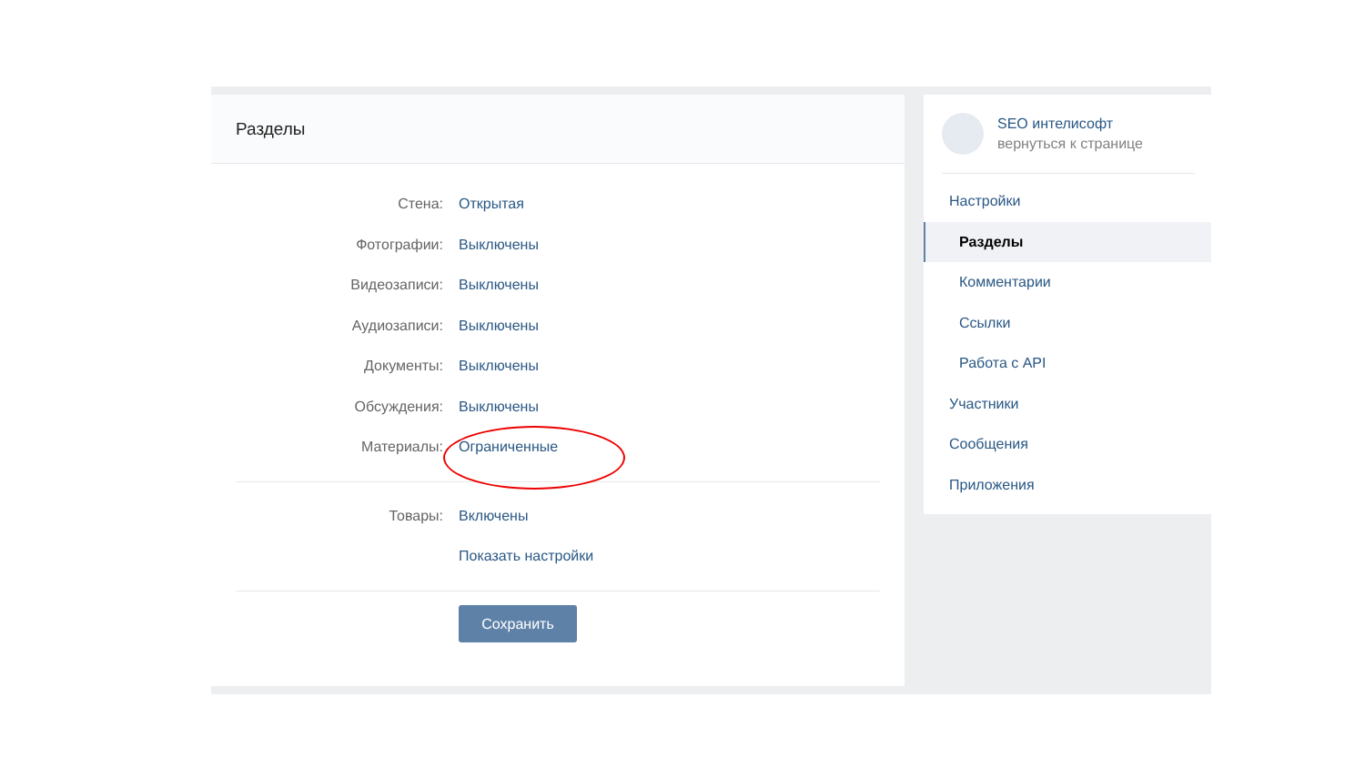Разделы
Стена: Открытая
Фотографии: Выключены
Видеозаписи: Выключены
Аудиозаписи: Выключены
Документы: Выключены
Обсуждения: Выключены
Материалы: Ограниченные
Товары: Включены
Показать настройки
Сохранить
SEO интелисофт
вернуться к странице
Настройки
Разделы
Комментарии
Ссылки
Работа с API
Участники
Сообщения
Приложения